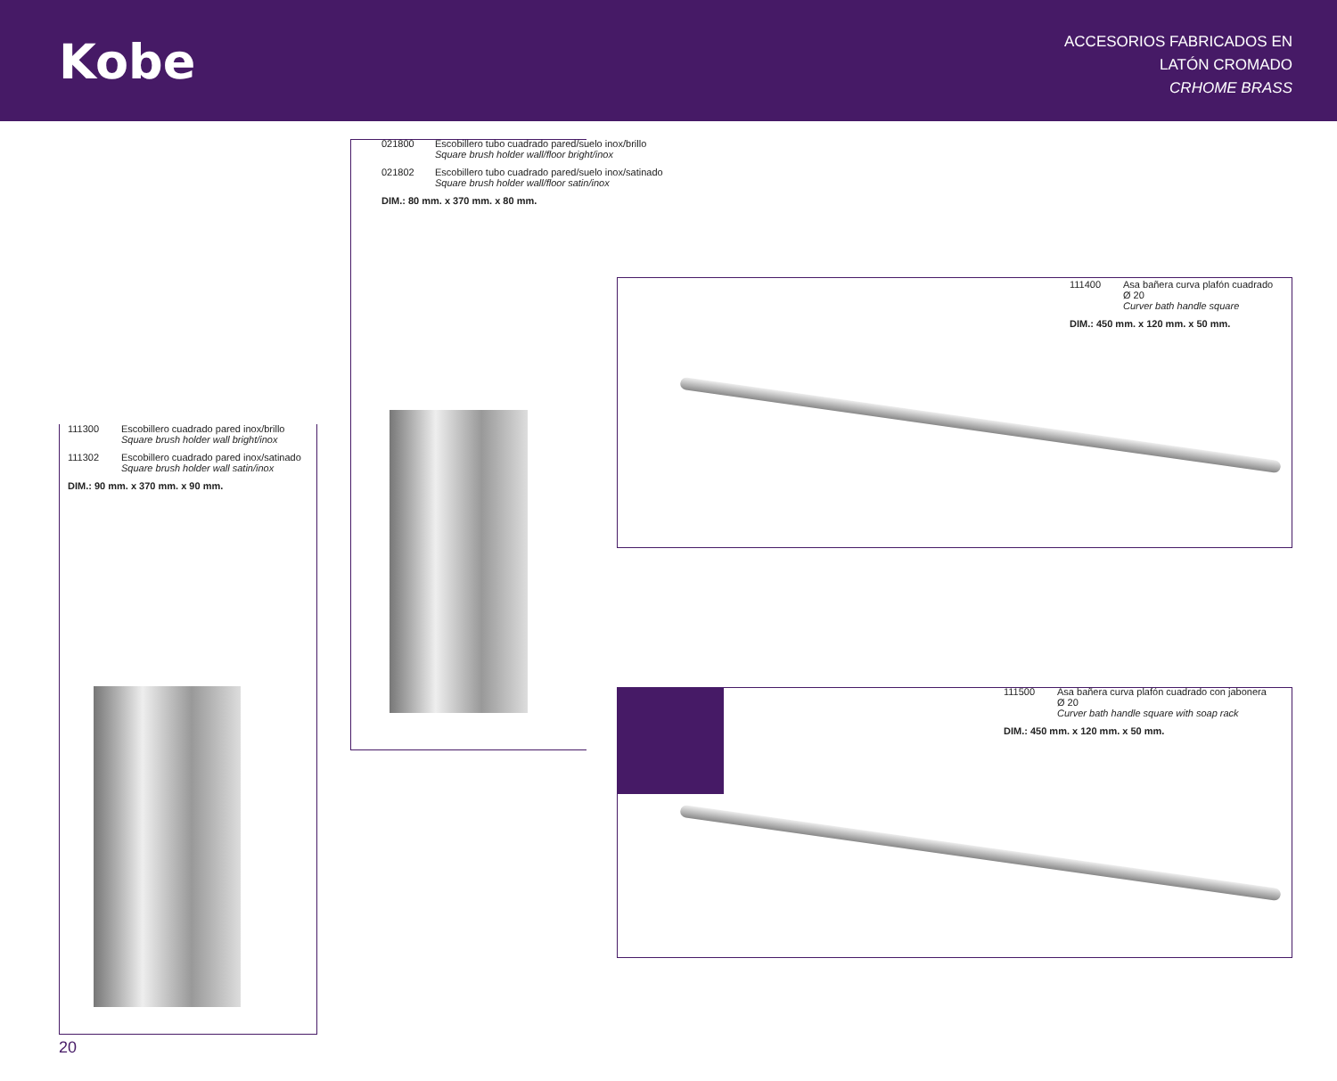Kobe
ACCESORIOS FABRICADOS EN
LATÓN CROMADO
CRHOME BRASS
021800 Escobillero tubo cuadrado pared/suelo inox/brillo
Square brush holder wall/floor bright/inox
021802 Escobillero tubo cuadrado pared/suelo inox/satinado
Square brush holder wall/floor satin/inox
DIM.: 80 mm. x 370 mm. x 80 mm.
111300 Escobillero cuadrado pared inox/brillo
Square brush holder wall bright/inox
111302 Escobillero cuadrado pared inox/satinado
Square brush holder wall satin/inox
DIM.: 90 mm. x 370 mm. x 90 mm.
111400 Asa bañera curva plafón cuadrado
Ø 20
Curver bath handle square
DIM.: 450 mm. x 120 mm. x 50 mm.
111500 Asa bañera curva plafón cuadrado con jabonera
Ø 20
Curver bath handle square with soap rack
DIM.: 450 mm. x 120 mm. x 50 mm.
20